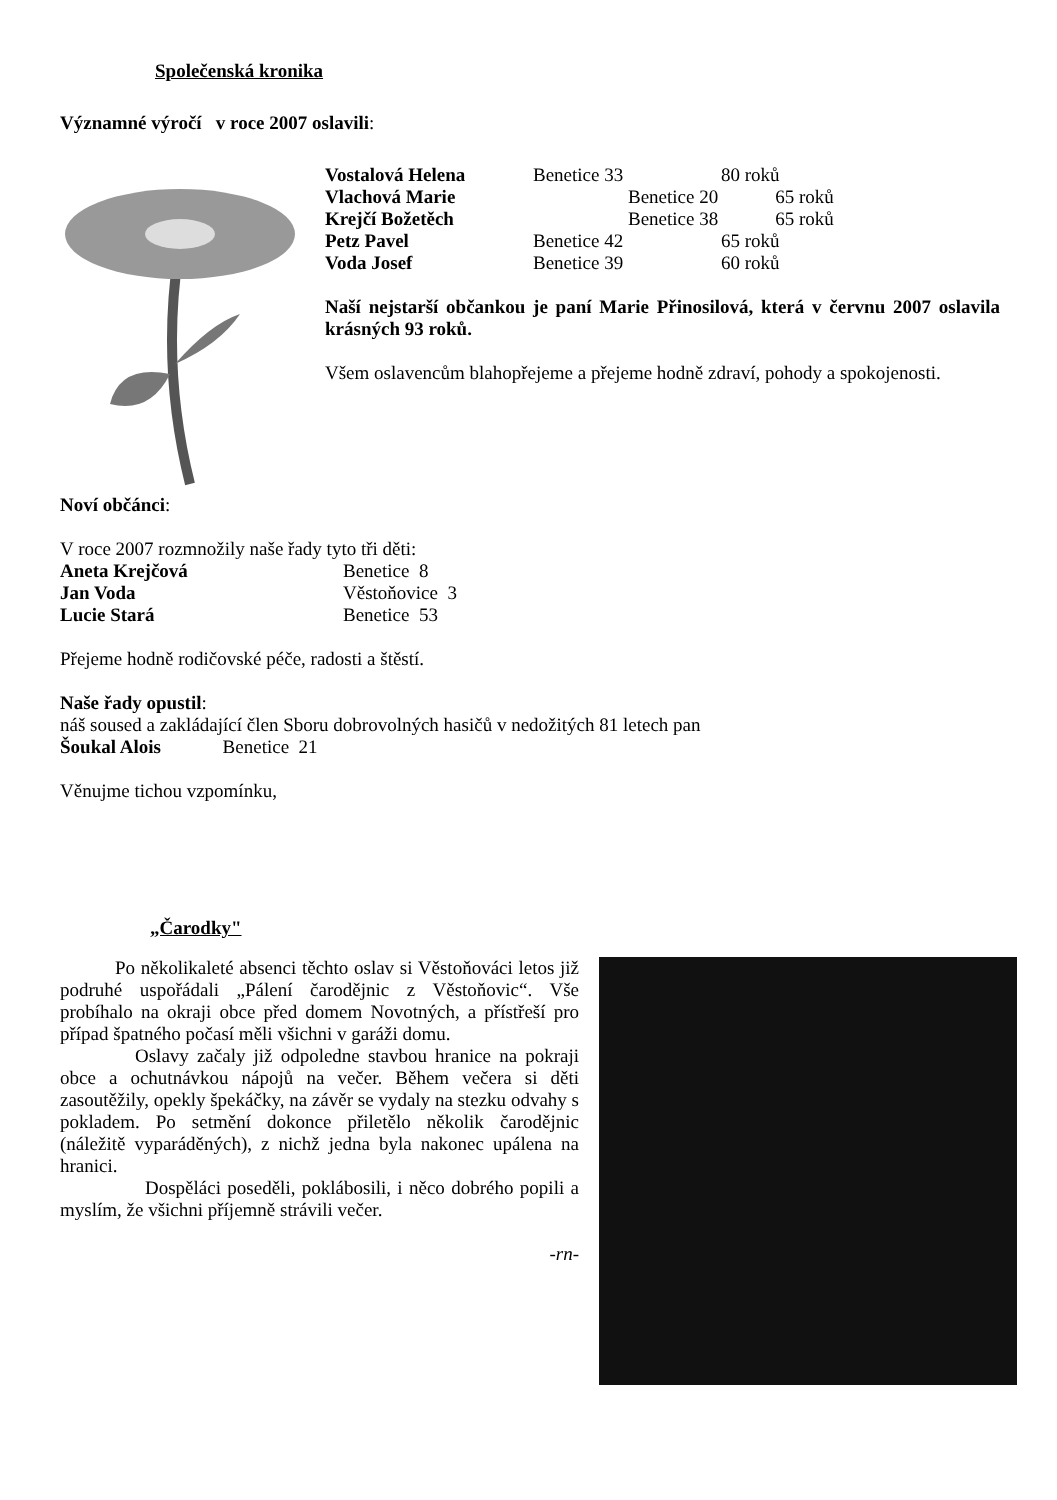Společenská kronika
Významné výročí v roce 2007 oslavili:
| Vostalová Helena | Benetice 33 | 80 roků |
| Vlachová Marie | Benetice 20 65 roků | |
| Krejčí Božetěch | Benetice 38 65 roků | |
| Petz Pavel | Benetice 42 | 65 roků |
| Voda Josef | Benetice 39 | 60 roků |
Naší nejstarší občankou je paní Marie Přinosilová, která v červnu 2007 oslavila krásných 93 roků.
Všem oslavencům blahopřejeme a přejeme hodně zdraví, pohody a spokojenosti.
Noví občánci:
V roce 2007 rozmnožily naše řady tyto tři děti:
| Aneta Krejčová | Benetice 8 |
| Jan Voda | Věstoňovice 3 |
| Lucie Stará | Benetice 53 |
Přejeme hodně rodičovské péče, radosti a štěstí.
Naše řady opustil:
náš soused a zakládající člen Sboru dobrovolných hasičů v nedožitých 81 letech pan
Šoukal Alois Benetice 21
Věnujme tichou vzpomínku,
„Čarodky"
Po několikaleté absenci těchto oslav si Věstoňováci letos již podruhé uspořádali „Pálení čarodějnic z Věstoňovic“. Vše probíhalo na okraji obce před domem Novotných, a přístřeší pro případ špatného počasí měli všichni v garáži domu.
Oslavy začaly již odpoledne stavbou hranice na pokraji obce a ochutnávkou nápojů na večer. Během večera si děti zasoutěžily, opekly špekáčky, na závěr se vydaly na stezku odvahy s pokladem. Po setmění dokonce přiletělo několik čarodějnic (náležitě vyparáděných), z nichž jedna byla nakonec upálena na hranici.
Dospěláci poseděli, poklábosili, i něco dobrého popili a myslím, že všichni příjemně strávili večer.
-rn-